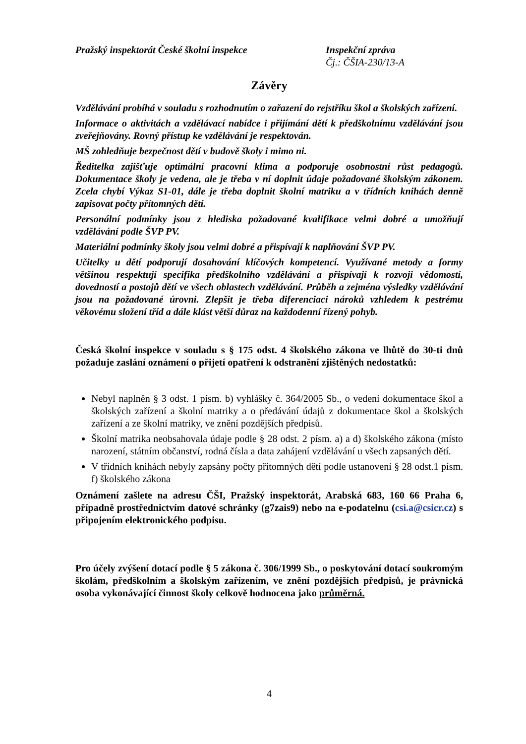Pražský inspektorát České školní inspekce Inspekční zpráva
Čj.: ČŠIA-230/13-A
Závěry
Vzdělávání probíhá v souladu s rozhodnutím o zařazení do rejstříku škol a školských zařízení.
Informace o aktivitách a vzdělávací nabídce i přijímání dětí k předškolnímu vzdělávání jsou zveřejňovány. Rovný přístup ke vzdělávání je respektován.
MŠ zohledňuje bezpečnost dětí v budově školy i mimo ni.
Ředitelka zajišťuje optimální pracovní klima a podporuje osobnostní růst pedagogů. Dokumentace školy je vedena, ale je třeba v ní doplnit údaje požadované školským zákonem. Zcela chybí Výkaz S1-01, dále je třeba doplnit školní matriku a v třídních knihách denně zapisovat počty přítomných dětí.
Personální podmínky jsou z hlediska požadované kvalifikace velmi dobré a umožňují vzdělávání podle ŠVP PV.
Materiální podmínky školy jsou velmi dobré a přispívají k naplňování ŠVP PV.
Učitelky u dětí podporují dosahování klíčových kompetencí. Využívané metody a formy většinou respektují specifika předškolního vzdělávání a přispívají k rozvoji vědomostí, dovedností a postojů dětí ve všech oblastech vzdělávání. Průběh a zejména výsledky vzdělávání jsou na požadované úrovni. Zlepšit je třeba diferenciaci nároků vzhledem k pestrému věkovému složení tříd a dále klást větší důraz na každodenní řízený pohyb.
Česká školní inspekce v souladu s § 175 odst. 4 školského zákona ve lhůtě do 30-ti dnů požaduje zaslání oznámení o přijetí opatření k odstranění zjištěných nedostatků:
Nebyl naplněn § 3 odst. 1 písm. b) vyhlášky č. 364/2005 Sb., o vedení dokumentace škol a školských zařízení a školní matriky a o předávání údajů z dokumentace škol a školských zařízení a ze školní matriky, ve znění pozdějších předpisů.
Školní matrika neobsahovala údaje podle § 28 odst. 2 písm. a) a d) školského zákona (místo narození, státním občanství, rodná čísla a data zahájení vzdělávání u všech zapsaných dětí.
V třídních knihách nebyly zapsány počty přítomných dětí podle ustanovení § 28 odst.1 písm. f) školského zákona
Oznámení zašlete na adresu ČŠI, Pražský inspektorát, Arabská 683, 160 66 Praha 6, případně prostřednictvím datové schránky (g7zais9) nebo na e-podatelnu (csi.a@csicr.cz) s připojením elektronického podpisu.
Pro účely zvýšení dotací podle § 5 zákona č. 306/1999 Sb., o poskytování dotací soukromým školám, předškolním a školským zařízením, ve znění pozdějších předpisů, je právnická osoba vykonávající činnost školy celkově hodnocena jako průměrná.
4